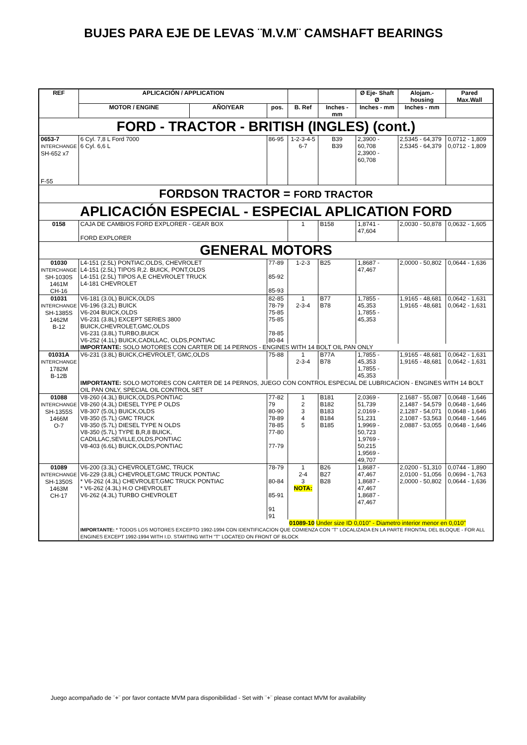BUJES PARA EJE DE LEVAS ¨M.V.M¨ CAMSHAFT BEARINGS
| REF | APLICACIÓN / APPLICATION | | | | | Ø Eje- Shaft Ø | Alojam.-housing | Pared Max.Wall |
| --- | --- | --- | --- | --- | --- | --- | --- | --- |
| | MOTOR / ENGINE | AÑO/YEAR | pos. | B. Ref | Inches - mm | Inches - mm | Inches - mm | |
| FORD - TRACTOR - BRITISH (INGLES) (cont.) | | | | | | | | |
| 0653-7 INTERCHANGE SH-652 x7 F-55 | 6 Cyl. 7,8 L Ford 7000 6 Cyl. 6,6 L | | 86-95 | 1-2-3-4-5 6-7 | B39 B39 | 2,3900 - 60,708 2,3900 - 60,708 | 2,5345 - 64,379 2,5345 - 64,379 | 0,0712 - 1,809 0,0712 - 1,809 |
| FORDSON TRACTOR = FORD TRACTOR | | | | | | | | |
| APLICACIÓN ESPECIAL - ESPECIAL APLICATION FORD | | | | | | | | |
| 0158 | CAJA DE CAMBIOS FORD EXPLORER - GEAR BOX FORD EXPLORER | | | 1 | B158 | 1,8741 - 47,604 | 2,0030 - 50,878 | 0,0632 - 1,605 |
| GENERAL MOTORS | | | | | | | | |
| 01030 INTERCHANGE SH-1030S 1461M CH-16 | L4-151 (2.5L) PONTIAC,OLDS, CHEVROLET L4-151 (2.5L) TIPOS R,2. BUICK, PONT,OLDS L4-151 (2.5L) TIPOS A,E CHEVROLET TRUCK L4-181 CHEVROLET | | 77-89 85-92 85-93 | 1-2-3 | B25 | 1,8687 - 47,467 | 2,0000 - 50,802 | 0,0644 - 1,636 |
| 01031 INTERCHANGE SH-1385S 1462M B-12 | V6-181 (3.0L) BUICK,OLDS V6-196 (3.2L) BUICK V6-204 BUICK,OLDS V6-231 (3.8L) EXCEPT SERIES 3800 BUICK,CHEVROLET,GMC,OLDS V6-231 (3.8L) TURBO,BUICK V6-252 (4.1L) BUICK,CADILLAC, OLDS,PONTIAC | | 82-85 78-79 75-85 75-85 78-85 80-84 | 1 2-3-4 | B77 B78 | 1,7855 - 45,353 1,7855 - 45,353 | 1,9165 - 48,681 1,9165 - 48,681 | 0,0642 - 1,631 0,0642 - 1,631 |
| | IMPORTANTE: SOLO MOTORES CON CARTER DE 14 PERNOS - ENGINES WITH 14 BOLT OIL PAN ONLY | | | | | | | |
| 01031A INTERCHANGE 1782M B-12B | V6-231 (3.8L) BUICK,CHEVROLET, GMC,OLDS | | 75-88 | 1 2-3-4 | B77A B78 | 1,7855 - 45,353 1,7855 - 45,353 | 1,9165 - 48,681 1,9165 - 48,681 | 0,0642 - 1,631 0,0642 - 1,631 |
| | IMPORTANTE: SOLO MOTORES CON CARTER DE 14 PERNOS, JUEGO CON CONTROL ESPECIAL DE LUBRICACION - ENGINES WITH 14 BOLT OIL PAN ONLY, SPECIAL OIL CONTROL SET | | | | | | | |
| 01088 INTERCHANGE SH-1355S 1466M O-7 | V8-260 (4.3L) BUICK,OLDS,PONTIAC V8-260 (4.3L) DIESEL TYPE P OLDS V8-307 (5.0L) BUICK,OLDS V8-350 (5.7L) GMC TRUCK V8-350 (5.7L) DIESEL TYPE N OLDS V8-350 (5.7L) TYPE B,R,8 BUICK, CADILLAC,SEVILLE,OLDS,PONTIAC V8-403 (6.6L) BUICK,OLDS,PONTIAC | | 77-82 79 80-90 78-89 78-85 77-80 77-79 | 1 2 3 4 5 | B181 B182 B183 B184 B185 | 2,0369 - 51,739 2,0169 - 51,231 1,9969 - 50,723 1,9769 - 50,215 1,9569 - 49,707 | 2,1687 - 55,087 2,1487 - 54,579 2,1287 - 54,071 2,1087 - 53,563 2,0887 - 53,055 | 0,0648 - 1,646 0,0648 - 1,646 0,0648 - 1,646 0,0648 - 1,646 0,0648 - 1,646 |
| 01089 INTERCHANGE SH-1350S 1463M CH-17 | V6-200 (3.3L) CHEVROLET,GMC, TRUCK V6-229 (3.8L) CHEVROLET,GMC TRUCK PONTIAC * V6-262 (4.3L) CHEVROLET,GMC TRUCK PONTIAC * V6-262 (4.3L) H.O CHEVROLET V6-262 (4.3L) TURBO CHEVROLET | | 78-79 80-84 85-91 91 91 | 1 2-4 3 NOTA: | B26 B27 B28 | 1,8687 - 47,467 1,8687 - 47,467 1,8687 - 47,467 | 2,0200 - 51,310 2,0100 - 51,056 2,0000 - 50,802 | 0,0744 - 1,890 0,0694 - 1,763 0,0644 - 1,636 |
| | | | | 01089-10 Under size ID 0,010" - Diametro interior menor en 0,010" | | | | |
| | IMPORTANTE: * TODOS LOS MOTORES EXCEPTO 1992-1994 CON IDENTIFICACION QUE COMIENZA CON "T" LOCALIZADA EN LA PARTE FRONTAL DEL BLOQUE - FOR ALL ENGINES EXCEPT 1992-1994 WITH I.D. STARTING WITH "T" LOCATED ON FRONT OF BLOCK | | | | | | | |
Juego acompañado de ¨+¨ por favor contacte MVM para disponibilidad - Set with ¨+¨ please contact MVM for availability